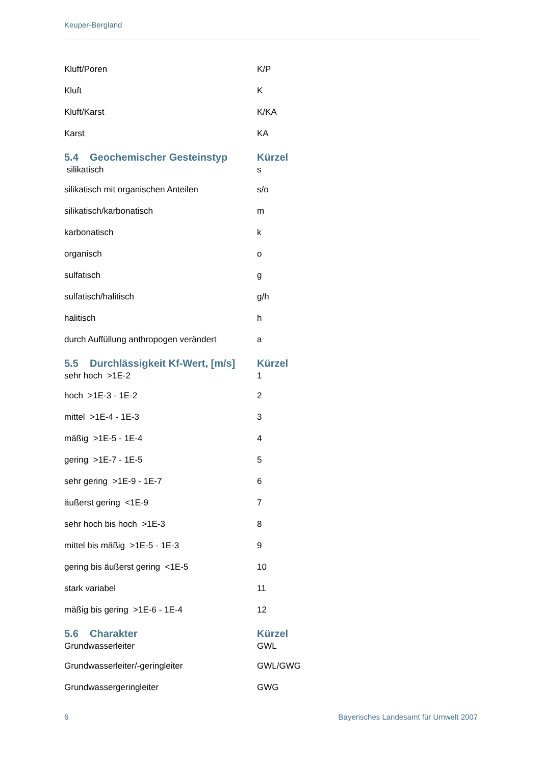Keuper-Bergland
| Kluft/Poren | K/P |
| Kluft | K |
| Kluft/Karst | K/KA |
| Karst | KA |
| 5.4 Geochemischer Gesteinstyp | Kürzel |
| silikatisch | s |
| silikatisch mit organischen Anteilen | s/o |
| silikatisch/karbonatisch | m |
| karbonatisch | k |
| organisch | o |
| sulfatisch | g |
| sulfatisch/halitisch | g/h |
| halitisch | h |
| durch Auffüllung anthropogen verändert | a |
| 5.5 Durchlässigkeit Kf-Wert, [m/s] | Kürzel |
| sehr hoch >1E-2 | 1 |
| hoch >1E-3 - 1E-2 | 2 |
| mittel >1E-4 - 1E-3 | 3 |
| mäßig >1E-5 - 1E-4 | 4 |
| gering >1E-7 - 1E-5 | 5 |
| sehr gering >1E-9 - 1E-7 | 6 |
| äußerst gering <1E-9 | 7 |
| sehr hoch bis hoch >1E-3 | 8 |
| mittel bis mäßig >1E-5 - 1E-3 | 9 |
| gering bis äußerst gering <1E-5 | 10 |
| stark variabel | 11 |
| mäßig bis gering >1E-6 - 1E-4 | 12 |
| 5.6 Charakter | Kürzel |
| Grundwasserleiter | GWL |
| Grundwasserleiter/-geringleiter | GWL/GWG |
| Grundwassergeringleiter | GWG |
6 Bayerisches Landesamt für Umwelt 2007